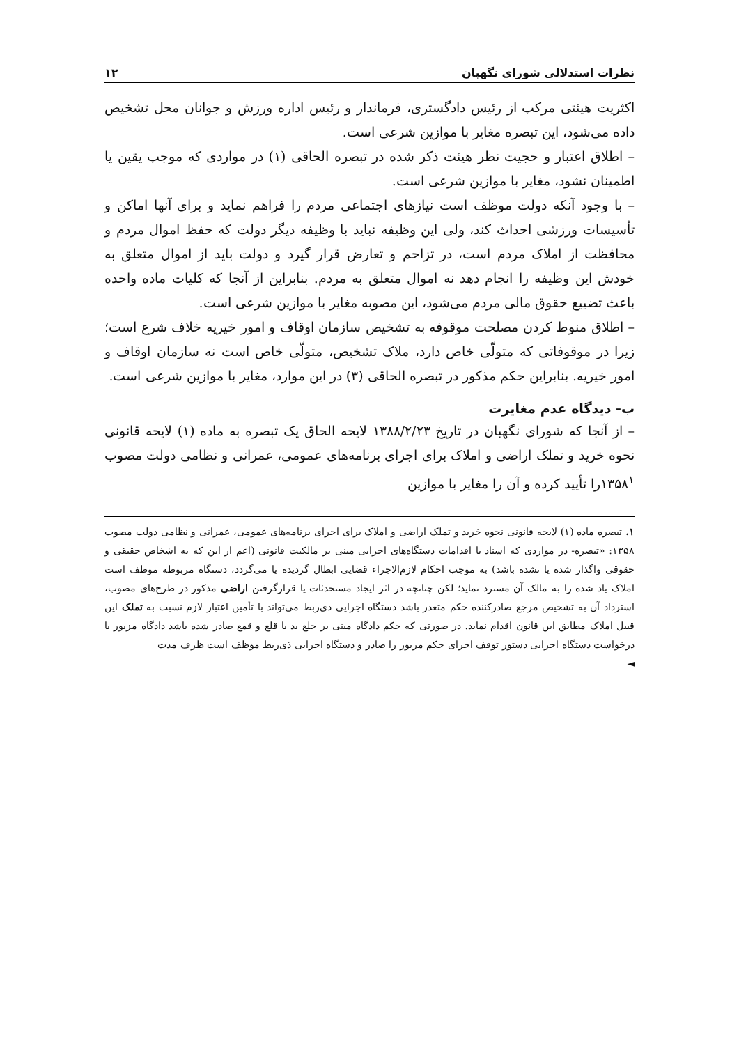نظرات استدلالی شورای نگهبان ۱۲
اکثریت هیئتی مرکب از رئیس دادگستری، فرماندار و رئیس اداره ورزش و جوانان محل تشخیص داده می‌شود، این تبصره مغایر با موازین شرعی است.
– اطلاق اعتبار و حجیت نظر هیئت ذکر شده در تبصره الحاقی (۱) در مواردی که موجب یقین یا اطمینان نشود، مغایر با موازین شرعی است.
– با وجود آنکه دولت موظف است نیازهای اجتماعی مردم را فراهم نماید و برای آنها اماکن و تأسیسات ورزشی احداث کند، ولی این وظیفه نباید با وظیفه دیگر دولت که حفظ اموال مردم و محافظت از املاک مردم است، در تزاحم و تعارض قرار گیرد و دولت باید از اموال متعلق به خودش این وظیفه را انجام دهد نه اموال متعلق به مردم. بنابراین از آنجا که کلیات ماده واحده باعث تضییع حقوق مالی مردم می‌شود، این مصوبه مغایر با موازین شرعی است.
– اطلاق منوط کردن مصلحت موقوفه به تشخیص سازمان اوقاف و امور خیریه خلاف شرع است؛ زیرا در موقوفاتی که متولّی خاص دارد، ملاک تشخیص، متولّی خاص است نه سازمان اوقاف و امور خیریه. بنابراین حکم مذکور در تبصره الحاقی (۳) در این موارد، مغایر با موازین شرعی است.
ب- دیدگاه عدم مغایرت
– از آنجا که شورای نگهبان در تاریخ ۱۳۸۸/۲/۲۳ لایحه الحاق یک تبصره به ماده (۱) لایحه قانونی نحوه خرید و تملک اراضی و املاک برای اجرای برنامه‌های عمومی، عمرانی و نظامی دولت مصوب ۱۳۵۸<sup>۱</sup>را تأیید کرده و آن را مغایر با موازین
۱. تبصره ماده (۱) لایحه قانونی نحوه خرید و تملک اراضی و املاک برای اجرای برنامه‌های عمومی، عمرانی و نظامی دولت مصوب ۱۳۵۸: «تبصره- در مواردی که اسناد یا اقدامات دستگاه‌های اجرایی مبنی بر مالکیت قانونی (اعم از این که به اشخاص حقیقی و حقوقی واگذار شده یا نشده باشد) به موجب احکام لازم‌الاجراء قضایی ابطال گردیده یا می‌گردد، دستگاه مربوطه موظف است املاک یاد شده را به مالک آن مسترد نماید؛ لکن چنانچه در اثر ایجاد مستحدثات یا قرارگرفتن اراضی مذکور در طرح‌های مصوب، استرداد آن به تشخیص مرجع صادرکننده حکم متعذر باشد دستگاه اجرایی ذی‌ربط می‌تواند با تأمین اعتبار لازم نسبت به تملک این قبیل املاک مطابق این قانون اقدام نماید. در صورتی که حکم دادگاه مبنی بر خلع ید یا قلع و قمع صادر شده باشد دادگاه مزبور با درخواست دستگاه اجرایی دستور توقف اجرای حکم مزبور را صادر و دستگاه اجرایی ذی‌ربط موظف است ظرف مدت
◄